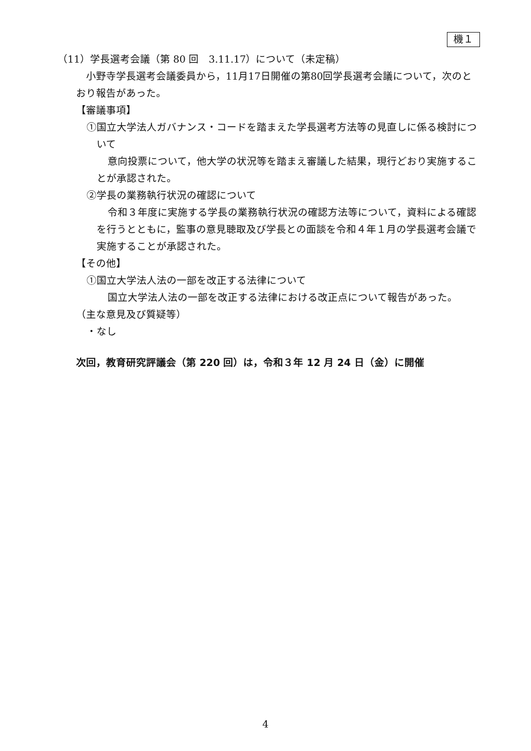機１
（11）学長選考会議（第 80 回　3.11.17）について（未定稿）
小野寺学長選考会議委員から，11月17日開催の第80回学長選考会議について，次のとおり報告があった。
【審議事項】
①国立大学法人ガバナンス・コードを踏まえた学長選考方法等の見直しに係る検討について
意向投票について，他大学の状況等を踏まえ審議した結果，現行どおり実施することが承認された。
②学長の業務執行状況の確認について
令和３年度に実施する学長の業務執行状況の確認方法等について，資料による確認を行うとともに，監事の意見聴取及び学長との面談を令和４年１月の学長選考会議で実施することが承認された。
【その他】
①国立大学法人法の一部を改正する法律について
国立大学法人法の一部を改正する法律における改正点について報告があった。
（主な意見及び質疑等）
・なし
次回，教育研究評議会（第 220 回）は，令和３年 12 月 24 日（金）に開催
4